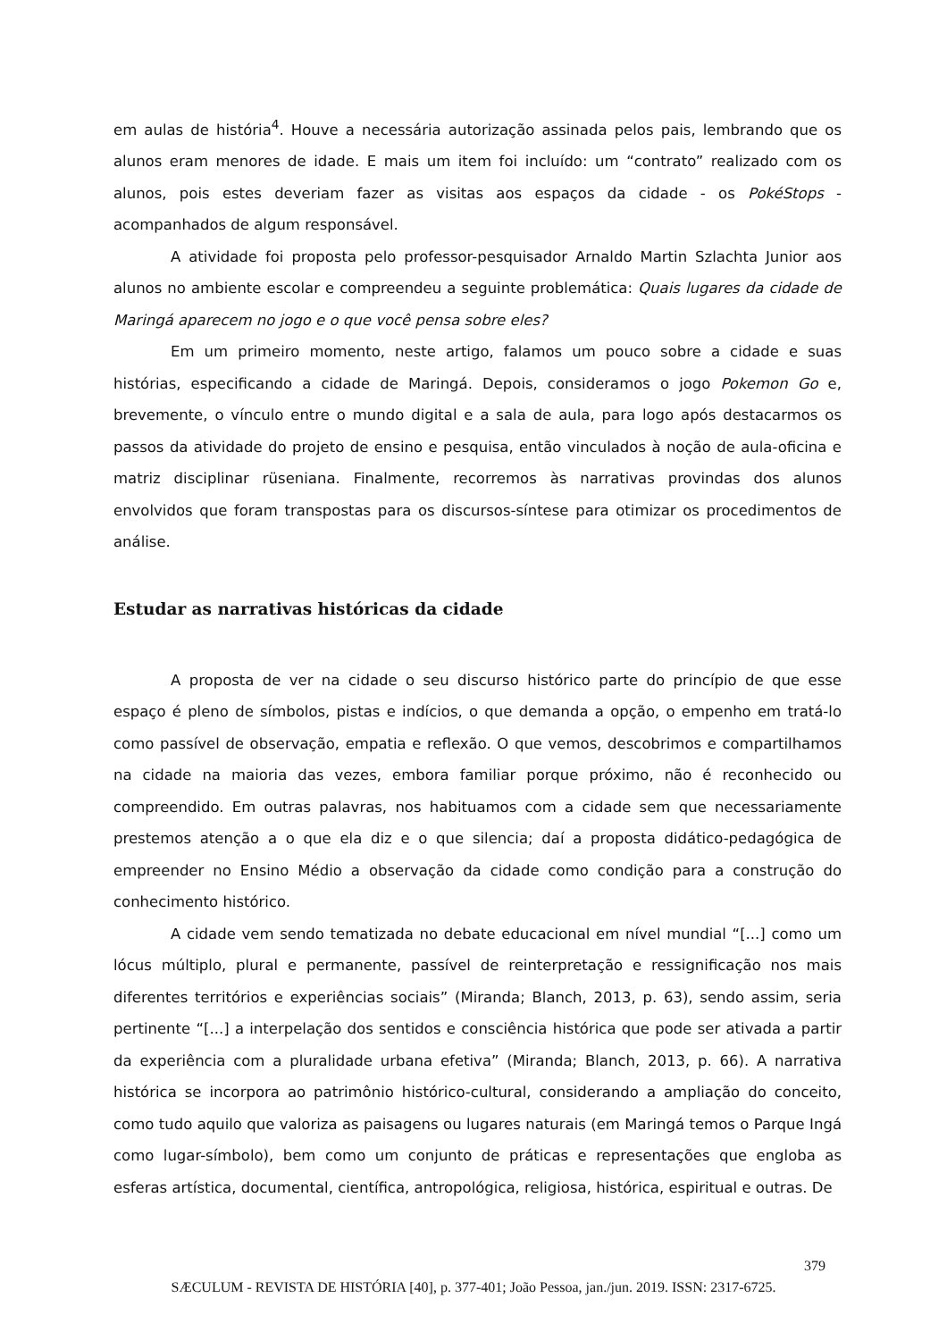em aulas de história<sup>4</sup>. Houve a necessária autorização assinada pelos pais, lembrando que os alunos eram menores de idade. E mais um item foi incluído: um “contrato” realizado com os alunos, pois estes deveriam fazer as visitas aos espaços da cidade - os PokéStops - acompanhados de algum responsável.
A atividade foi proposta pelo professor-pesquisador Arnaldo Martin Szlachta Junior aos alunos no ambiente escolar e compreendeu a seguinte problemática: Quais lugares da cidade de Maringá aparecem no jogo e o que você pensa sobre eles?
Em um primeiro momento, neste artigo, falamos um pouco sobre a cidade e suas histórias, especificando a cidade de Maringá. Depois, consideramos o jogo Pokemon Go e, brevemente, o vínculo entre o mundo digital e a sala de aula, para logo após destacarmos os passos da atividade do projeto de ensino e pesquisa, então vinculados à noção de aula-oficina e matriz disciplinar rüseniana. Finalmente, recorremos às narrativas provindas dos alunos envolvidos que foram transpostas para os discursos-síntese para otimizar os procedimentos de análise.
Estudar as narrativas históricas da cidade
A proposta de ver na cidade o seu discurso histórico parte do princípio de que esse espaço é pleno de símbolos, pistas e indícios, o que demanda a opção, o empenho em tratá-lo como passível de observação, empatia e reflexão. O que vemos, descobrimos e compartilhamos na cidade na maioria das vezes, embora familiar porque próximo, não é reconhecido ou compreendido. Em outras palavras, nos habituamos com a cidade sem que necessariamente prestemos atenção a o que ela diz e o que silencia; daí a proposta didático-pedagógica de empreender no Ensino Médio a observação da cidade como condição para a construção do conhecimento histórico.
A cidade vem sendo tematizada no debate educacional em nível mundial “[...] como um lócus múltiplo, plural e permanente, passível de reinterpretação e ressignificação nos mais diferentes territórios e experiências sociais” (Miranda; Blanch, 2013, p. 63), sendo assim, seria pertinente “[...] a interpelação dos sentidos e consciência histórica que pode ser ativada a partir da experiência com a pluralidade urbana efetiva” (Miranda; Blanch, 2013, p. 66). A narrativa histórica se incorpora ao patrimônio histórico-cultural, considerando a ampliação do conceito, como tudo aquilo que valoriza as paisagens ou lugares naturais (em Maringá temos o Parque Ingá como lugar-símbolo), bem como um conjunto de práticas e representações que engloba as esferas artística, documental, científica, antropológica, religiosa, histórica, espiritual e outras. De
379
SÆCULUM - REVISTA DE HISTÓRIA [40], p. 377-401; João Pessoa, jan./jun. 2019. ISSN: 2317-6725.